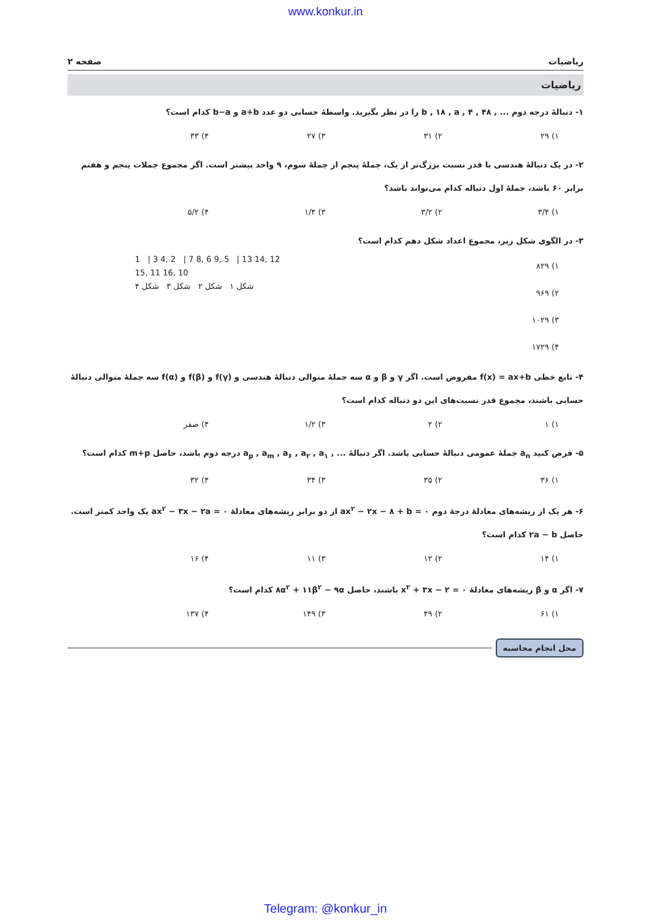www.konkur.in
ریاضیات صفحه ۲
ریاضیات
۱- دنبالهٔ درجه دوم ... , ۴۸ , b , ۱۸ , a , ۴ را در نظر بگیرید. واسطهٔ حسابی دو عدد a+b و b−a کدام است؟
۱) ۲۹ ۲) ۳۱ ۳) ۲۷ ۴) ۳۳
۲- در یک دنبالهٔ هندسی با قدر نسبت بزرگ‌تر از یک، جملهٔ پنجم از جملهٔ سوم، ۹ واحد بیشتر است. اگر مجموع جملات پنجم و هفتم برابر ۶۰ باشد، جملهٔ اول دنباله کدام می‌تواند باشد؟
۱) ۳/۴ ۲) ۳/۲ ۳) ۱/۴ ۴) ۵/۲
۳- در الگوی شکل زیر، مجموع اعداد شکل دهم کدام است؟
۱) ۸۲۹
۲) ۹۶۹
۳) ۱۰۲۹
۴) ۱۷۲۹
1 | 3 4, 2 | 7 8, 6 9, 5 | 13 14, 12 15, 11 16, 10
شکل ۱ شکل ۲ شکل ۳ شکل ۴
۴- تابع خطی f(x) = ax+b مفروض است. اگر γ و β و α سه جملهٔ متوالی دنبالهٔ هندسی و f(γ) و f(β) و f(α) سه جملهٔ متوالی دنبالهٔ حسابی باشند، مجموع قدر نسبت‌های این دو دنباله کدام است؟
۱) ۱ ۲) ۲ ۳) ۱/۲ ۴) صفر
۵- فرض کنید a<sub>n</sub> جملهٔ عمومی دنبالهٔ حسابی باشد. اگر دنبالهٔ ... , a<sub>p</sub> , a<sub>m</sub> , a<sub>۶</sub> , a<sub>۲</sub> , a<sub>۱</sub> درجه دوم باشد، حاصل m+p کدام است؟
۱) ۳۶ ۲) ۳۵ ۳) ۳۴ ۴) ۳۲
۶- هر یک از ریشه‌های معادلهٔ درجهٔ دوم ax<sup>۲</sup> − ۲x − ۸ + b = ۰ از دو برابر ریشه‌های معادلهٔ ax<sup>۲</sup> − ۳x − ۲a = ۰ یک واحد کمتر است. حاصل ۲a − b کدام است؟
۱) ۱۴ ۲) ۱۲ ۳) ۱۱ ۴) ۱۶
۷- اگر α و β ریشه‌های معادلهٔ x<sup>۲</sup> + ۳x − ۲ = ۰ باشند، حاصل ۸α<sup>۲</sup> + ۱۱β<sup>۲</sup> − ۹α کدام است؟
۱) ۶۱ ۲) ۴۹ ۳) ۱۴۹ ۴) ۱۳۷
محل انجام محاسبه
Telegram: @konkur_in